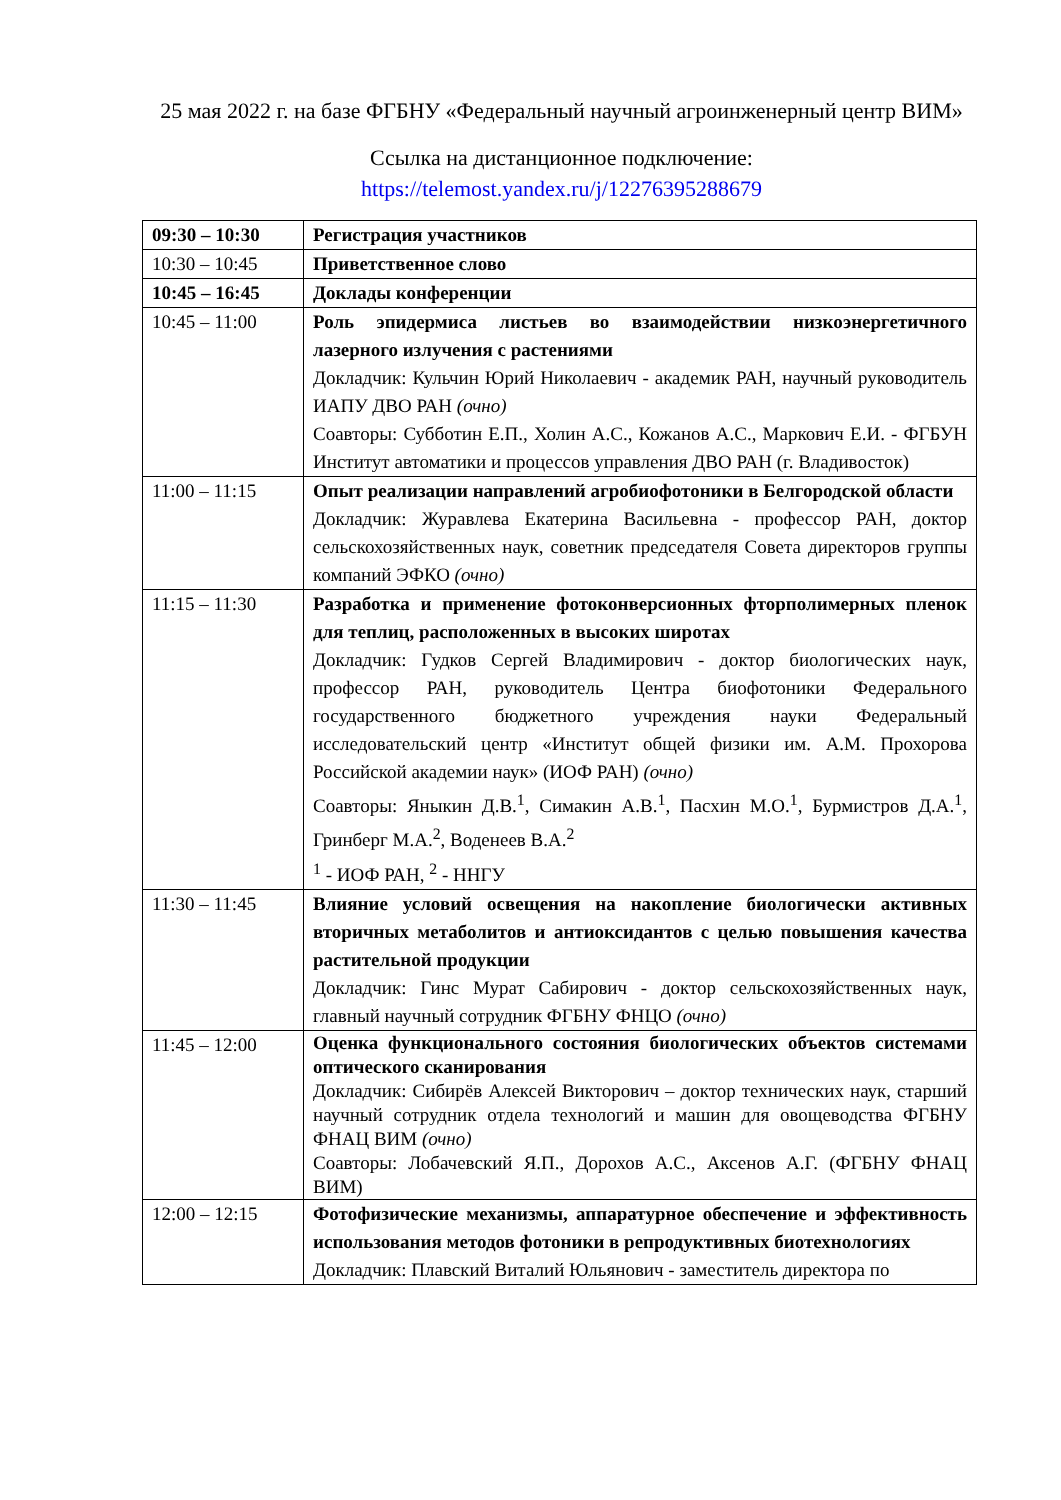25 мая 2022 г. на базе ФГБНУ «Федеральный научный агроинженерный центр ВИМ»
Ссылка на дистанционное подключение:
https://telemost.yandex.ru/j/12276395288679
| 09:30 – 10:30 | Регистрация участников |
| 10:30 – 10:45 | Приветственное слово |
| 10:45 – 16:45 | Доклады конференции |
| 10:45 – 11:00 | Роль эпидермиса листьев во взаимодействии низкоэнергетичного лазерного излучения с растениями Докладчик: Кульчин Юрий Николаевич - академик РАН, научный руководитель ИАПУ ДВО РАН (очно) Соавторы: Субботин Е.П., Холин А.С., Кожанов А.С., Маркович Е.И. - ФГБУН Институт автоматики и процессов управления ДВО РАН (г. Владивосток) |
| 11:00 – 11:15 | Опыт реализации направлений агробиофотоники в Белгородской области Докладчик: Журавлева Екатерина Васильевна - профессор РАН, доктор сельскохозяйственных наук, советник председателя Совета директоров группы компаний ЭФКО (очно) |
| 11:15 – 11:30 | Разработка и применение фотоконверсионных фторполимерных пленок для теплиц, расположенных в высоких широтах Докладчик: Гудков Сергей Владимирович - доктор биологических наук, профессор РАН, руководитель Центра биофотоники Федерального государственного бюджетного учреждения науки Федеральный исследовательский центр «Институт общей физики им. А.М. Прохорова Российской академии наук» (ИОФ РАН) (очно) Соавторы: Яныкин Д.В.<sup>1</sup>, Симакин А.В.<sup>1</sup>, Пасхин М.О.<sup>1</sup>, Бурмистров Д.А.<sup>1</sup>, Гринберг М.А.<sup>2</sup>, Воденеев В.А.<sup>2</sup> <sup>1</sup> - ИОФ РАН, <sup>2</sup> - ННГУ |
| 11:30 – 11:45 | Влияние условий освещения на накопление биологически активных вторичных метаболитов и антиоксидантов с целью повышения качества растительной продукции Докладчик: Гинс Мурат Сабирович - доктор сельскохозяйственных наук, главный научный сотрудник ФГБНУ ФНЦО (очно) |
| 11:45 – 12:00 | Оценка функционального состояния биологических объектов системами оптического сканирования Докладчик: Сибирёв Алексей Викторович – доктор технических наук, старший научный сотрудник отдела технологий и машин для овощеводства ФГБНУ ФНАЦ ВИМ (очно) Соавторы: Лобачевский Я.П., Дорохов А.С., Аксенов А.Г. (ФГБНУ ФНАЦ ВИМ) |
| 12:00 – 12:15 | Фотофизические механизмы, аппаратурное обеспечение и эффективность использования методов фотоники в репродуктивных биотехнологиях Докладчик: Плавский Виталий Юльянович - заместитель директора по |